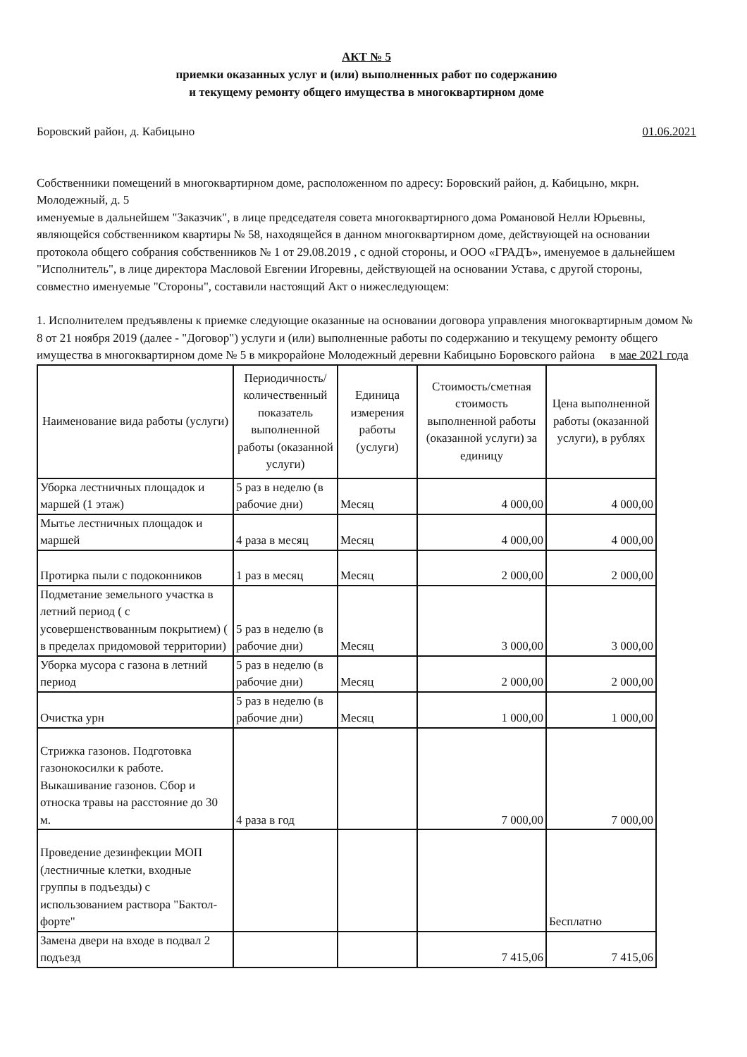АКТ № 5
приемки оказанных услуг и (или) выполненных работ по содержанию
и текущему ремонту общего имущества в многоквартирном доме
Боровский район, д. Кабицыно 01.06.2021
Собственники помещений в многоквартирном доме, расположенном по адресу: Боровский район, д. Кабицыно, мкрн. Молодежный, д. 5
именуемые в дальнейшем "Заказчик", в лице председателя совета многоквартирного дома Романовой Нелли Юрьевны, являющейся собственником квартиры № 58, находящейся в данном многоквартирном доме, действующей на основании протокола общего собрания собственников № 1 от 29.08.2019 , с одной стороны, и ООО «ГРАДЪ», именуемое в дальнейшем "Исполнитель", в лице директора Масловой Евгении Игоревны, действующей на основании Устава, с другой стороны, совместно именуемые "Стороны", составили настоящий Акт о нижеследующем:
1. Исполнителем предъявлены к приемке следующие оказанные на основании договора управления многоквартирным домом № 8 от 21 ноября 2019 (далее - "Договор") услуги и (или) выполненные работы по содержанию и текущему ремонту общего имущества в многоквартирном доме № 5 в микрорайоне Молодежный деревни Кабицыно Боровского района в мае 2021 года
| Наименование вида работы (услуги) | Периодичность/количественный показатель выполненной работы (оказанной услуги) | Единица измерения работы (услуги) | Стоимость/сметная стоимость выполненной работы (оказанной услуги) за единицу | Цена выполненной работы (оказанной услуги), в рублях |
| --- | --- | --- | --- | --- |
| Уборка лестничных площадок и маршей (1 этаж) | 5 раз в неделю (в рабочие дни) | Месяц | 4 000,00 | 4 000,00 |
| Мытье лестничных площадок и маршей | 4 раза в месяц | Месяц | 4 000,00 | 4 000,00 |
| Протирка пыли с подоконников | 1 раз в месяц | Месяц | 2 000,00 | 2 000,00 |
| Подметание земельного участка в летний период ( с усовершенствованным покрытием) ( в пределах придомовой территории) | 5 раз в неделю (в рабочие дни) | Месяц | 3 000,00 | 3 000,00 |
| Уборка мусора с газона в летний период | 5 раз в неделю (в рабочие дни) | Месяц | 2 000,00 | 2 000,00 |
| Очистка урн | 5 раз в неделю (в рабочие дни) | Месяц | 1 000,00 | 1 000,00 |
| Стрижка газонов. Подготовка газонокосилки к работе. Выкашивание газонов. Сбор и относка травы на расстояние до 30 м. | 4 раза в год | | 7 000,00 | 7 000,00 |
| Проведение дезинфекции МОП (лестничные клетки, входные группы в подъезды) с использованием раствора "Бактол-форте" | | | | Бесплатно |
| Замена двери на входе в подвал 2 подъезд | | | 7 415,06 | 7 415,06 |